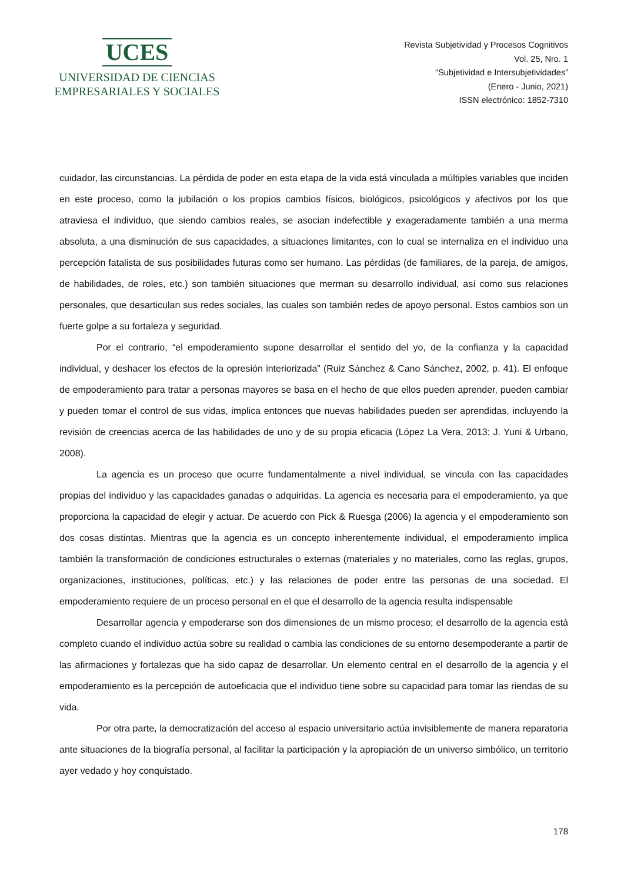UCES
UNIVERSIDAD DE CIENCIAS
EMPRESARIALES Y SOCIALES
Revista Subjetividad y Procesos Cognitivos
Vol. 25, Nro. 1
“Subjetividad e Intersubjetividades”
(Enero - Junio, 2021)
ISSN electrónico: 1852-7310
cuidador, las circunstancias. La pérdida de poder en esta etapa de la vida está vinculada a múltiples variables que inciden en este proceso, como la jubilación o los propios cambios físicos, biológicos, psicológicos y afectivos por los que atraviesa el individuo, que siendo cambios reales, se asocian indefectible y exageradamente también a una merma absoluta, a una disminución de sus capacidades, a situaciones limitantes, con lo cual se internaliza en el individuo una percepción fatalista de sus posibilidades futuras como ser humano. Las pérdidas (de familiares, de la pareja, de amigos, de habilidades, de roles, etc.) son también situaciones que merman su desarrollo individual, así como sus relaciones personales, que desarticulan sus redes sociales, las cuales son también redes de apoyo personal. Estos cambios son un fuerte golpe a su fortaleza y seguridad.
Por el contrario, “el empoderamiento supone desarrollar el sentido del yo, de la confianza y la capacidad individual, y deshacer los efectos de la opresión interiorizada” (Ruiz Sánchez & Cano Sánchez, 2002, p. 41). El enfoque de empoderamiento para tratar a personas mayores se basa en el hecho de que ellos pueden aprender, pueden cambiar y pueden tomar el control de sus vidas, implica entonces que nuevas habilidades pueden ser aprendidas, incluyendo la revisión de creencias acerca de las habilidades de uno y de su propia eficacia (López La Vera, 2013; J. Yuni & Urbano, 2008).
La agencia es un proceso que ocurre fundamentalmente a nivel individual, se vincula con las capacidades propias del individuo y las capacidades ganadas o adquiridas. La agencia es necesaria para el empoderamiento, ya que proporciona la capacidad de elegir y actuar. De acuerdo con Pick & Ruesga (2006) la agencia y el empoderamiento son dos cosas distintas. Mientras que la agencia es un concepto inherentemente individual, el empoderamiento implica también la transformación de condiciones estructurales o externas (materiales y no materiales, como las reglas, grupos, organizaciones, instituciones, políticas, etc.) y las relaciones de poder entre las personas de una sociedad. El empoderamiento requiere de un proceso personal en el que el desarrollo de la agencia resulta indispensable
Desarrollar agencia y empoderarse son dos dimensiones de un mismo proceso; el desarrollo de la agencia está completo cuando el individuo actúa sobre su realidad o cambia las condiciones de su entorno desempoderante a partir de las afirmaciones y fortalezas que ha sido capaz de desarrollar. Un elemento central en el desarrollo de la agencia y el empoderamiento es la percepción de autoeficacia que el individuo tiene sobre su capacidad para tomar las riendas de su vida.
Por otra parte, la democratización del acceso al espacio universitario actúa invisiblemente de manera reparatoria ante situaciones de la biografía personal, al facilitar la participación y la apropiación de un universo simbólico, un territorio ayer vedado y hoy conquistado.
178